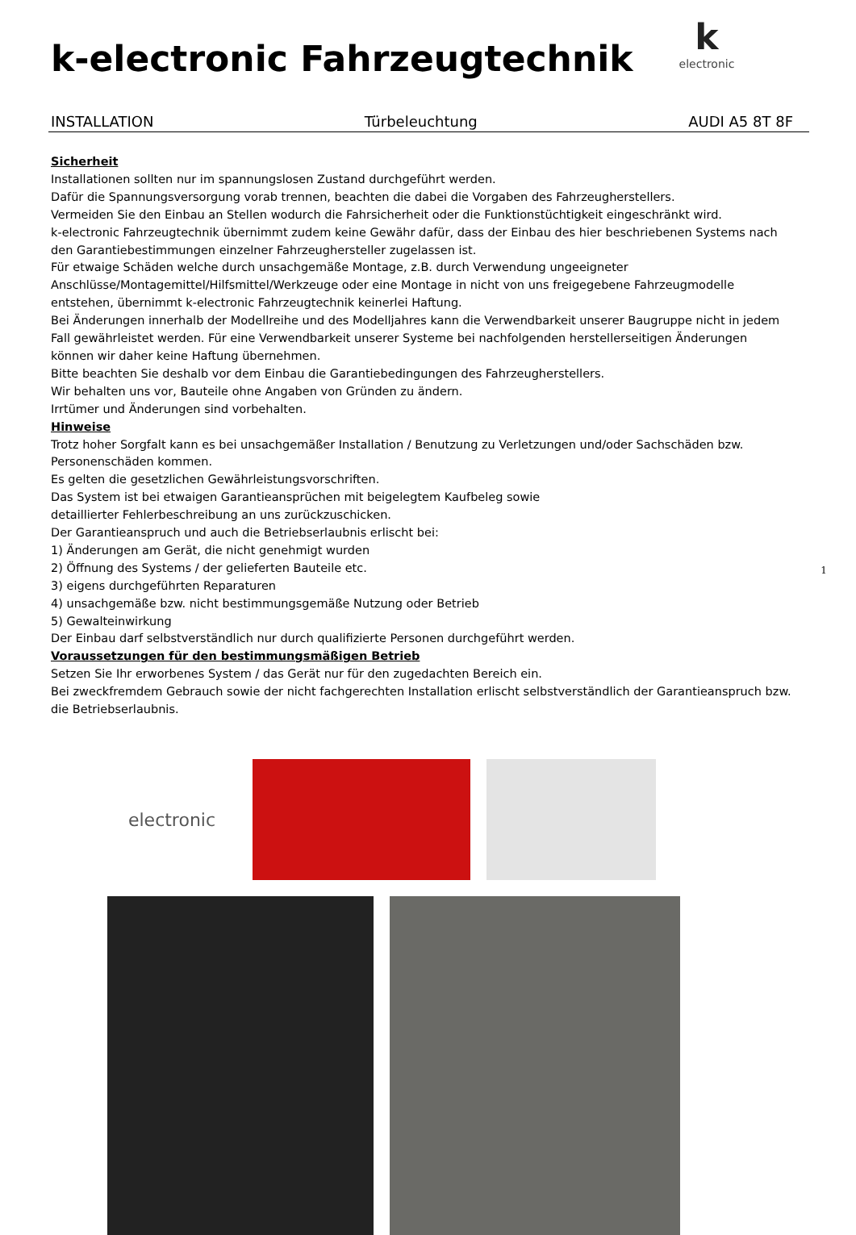k-electronic Fahrzeugtechnik
kelectronic
INSTALLATION Türbeleuchtung AUDI A5 8T 8F
Sicherheit
Installationen sollten nur im spannungslosen Zustand durchgeführt werden.
Dafür die Spannungsversorgung vorab trennen, beachten die dabei die Vorgaben des Fahrzeugherstellers.
Vermeiden Sie den Einbau an Stellen wodurch die Fahrsicherheit oder die Funktionstüchtigkeit eingeschränkt wird.
k-electronic Fahrzeugtechnik übernimmt zudem keine Gewähr dafür, dass der Einbau des hier beschriebenen Systems nach den Garantiebestimmungen einzelner Fahrzeughersteller zugelassen ist.
Für etwaige Schäden welche durch unsachgemäße Montage, z.B. durch Verwendung ungeeigneter Anschlüsse/Montagemittel/Hilfsmittel/Werkzeuge oder eine Montage in nicht von uns freigegebene Fahrzeugmodelle entstehen, übernimmt k-electronic Fahrzeugtechnik keinerlei Haftung.
Bei Änderungen innerhalb der Modellreihe und des Modelljahres kann die Verwendbarkeit unserer Baugruppe nicht in jedem Fall gewährleistet werden. Für eine Verwendbarkeit unserer Systeme bei nachfolgenden herstellerseitigen Änderungen können wir daher keine Haftung übernehmen.
Bitte beachten Sie deshalb vor dem Einbau die Garantiebedingungen des Fahrzeugherstellers.
Wir behalten uns vor, Bauteile ohne Angaben von Gründen zu ändern.
Irrtümer und Änderungen sind vorbehalten.
Hinweise
Trotz hoher Sorgfalt kann es bei unsachgemäßer Installation / Benutzung zu Verletzungen und/oder Sachschäden bzw. Personenschäden kommen.
Es gelten die gesetzlichen Gewährleistungsvorschriften.
Das System ist bei etwaigen Garantieansprüchen mit beigelegtem Kaufbeleg sowie
detaillierter Fehlerbeschreibung an uns zurückzuschicken.
Der Garantieanspruch und auch die Betriebserlaubnis erlischt bei:
1) Änderungen am Gerät, die nicht genehmigt wurden
2) Öffnung des Systems / der gelieferten Bauteile etc.
3) eigens durchgeführten Reparaturen
4) unsachgemäße bzw. nicht bestimmungsgemäße Nutzung oder Betrieb
5) Gewalteinwirkung
Der Einbau darf selbstverständlich nur durch qualifizierte Personen durchgeführt werden.
Voraussetzungen für den bestimmungsmäßigen Betrieb
Setzen Sie Ihr erworbenes System / das Gerät nur für den zugedachten Bereich ein.
Bei zweckfremdem Gebrauch sowie der nicht fachgerechten Installation erlischt selbstverständlich der Garantieanspruch bzw. die Betriebserlaubnis.
electronic
1